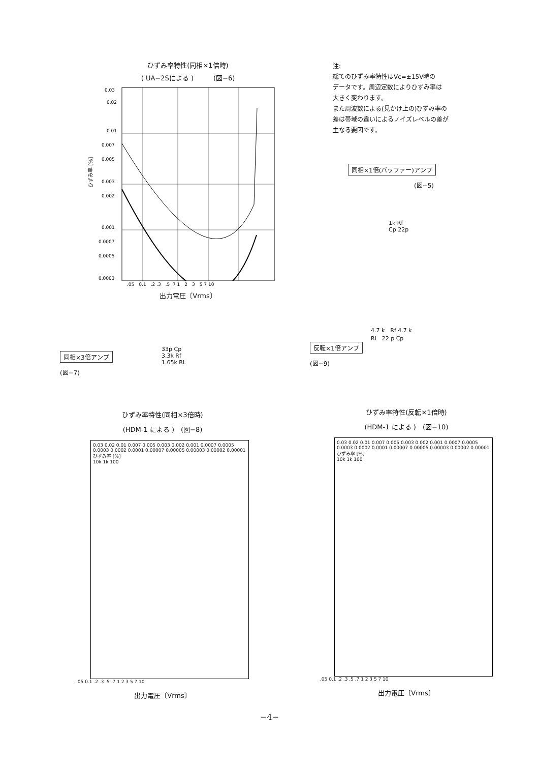ひずみ率特性(同相×1倍時)
( UA−2Sによる )　　　(図−6)
ひずみ率 [%]
0.03
0.02
0.01
0.007
0.005
0.003
0.002
0.001
0.0007
0.0005
0.0003
.05　0.1　.2 .3　.5 .7 1　2　3　5 7 10
出力電圧〔Vrms〕
注:
総てのひずみ率特性はVc=±15V時の
データです。周辺定数によりひずみ率は
大きく変わります。
また周波数による(見かけ上の)ひずみ率の
差は帯域の違いによるノイズレベルの差が
主なる要因です。
同相×1倍(バッファー)アンプ
(図−5)
1k Rf
Cp 22p
同相×3倍アンプ
(図−7)
33p Cp
3.3k Rf
1.65k RL
4.7 k　Rf 4.7 k
Ri　22 p Cp
反転×1倍アンプ
(図−9)
ひずみ率特性(同相×3倍時)
(HDM-1 による )　(図−8)
0.03 0.02 0.01 0.007 0.005 0.003 0.002 0.001 0.0007 0.0005 0.0003 0.0002 0.0001 0.00007 0.00005 0.00003 0.00002 0.00001
ひずみ率 [%]
10k 1k 100
.05 0.1 .2 .3 .5 .7 1 2 3 5 7 10
出力電圧〔Vrms〕
ひずみ率特性(反転×1倍時)
(HDM-1 による )　(図−10)
0.03 0.02 0.01 0.007 0.005 0.003 0.002 0.001 0.0007 0.0005 0.0003 0.0002 0.0001 0.00007 0.00005 0.00003 0.00002 0.00001
ひずみ率 [%]
10k 1k 100
.05 0.1 .2 .3 .5 .7 1 2 3 5 7 10
出力電圧〔Vrms〕
−4−